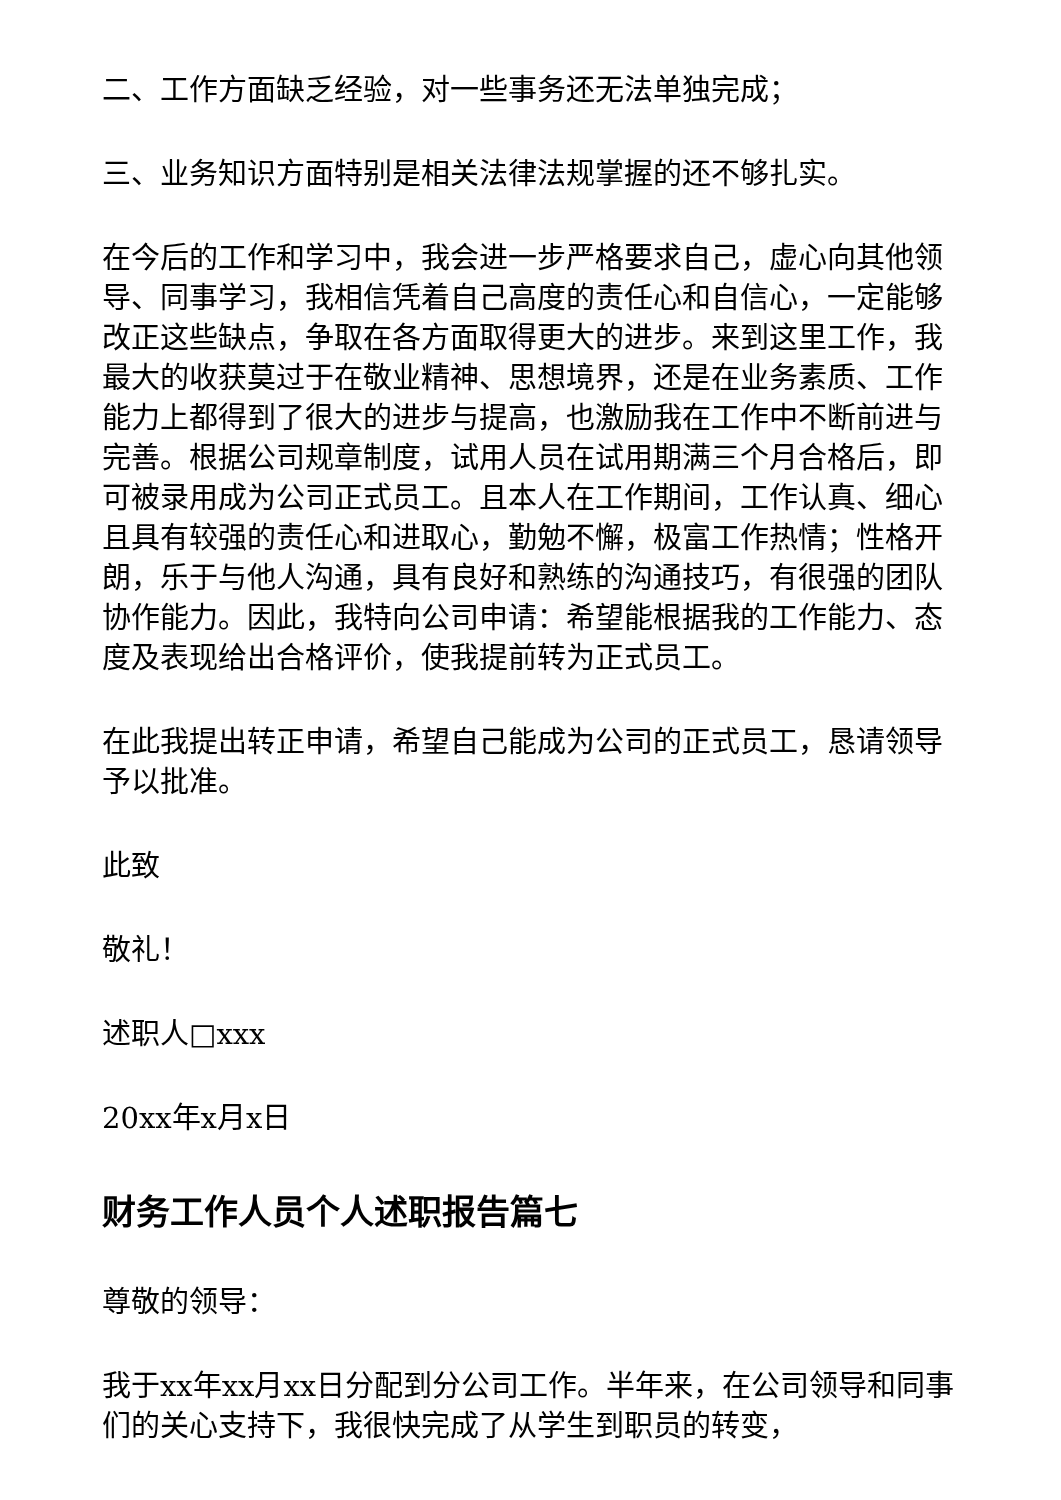二、工作方面缺乏经验，对一些事务还无法单独完成；
三、业务知识方面特别是相关法律法规掌握的还不够扎实。
在今后的工作和学习中，我会进一步严格要求自己，虚心向其他领导、同事学习，我相信凭着自己高度的责任心和自信心，一定能够改正这些缺点，争取在各方面取得更大的进步。来到这里工作，我最大的收获莫过于在敬业精神、思想境界，还是在业务素质、工作能力上都得到了很大的进步与提高，也激励我在工作中不断前进与完善。根据公司规章制度，试用人员在试用期满三个月合格后，即可被录用成为公司正式员工。且本人在工作期间，工作认真、细心且具有较强的责任心和进取心，勤勉不懈，极富工作热情；性格开朗，乐于与他人沟通，具有良好和熟练的沟通技巧，有很强的团队协作能力。因此，我特向公司申请：希望能根据我的工作能力、态度及表现给出合格评价，使我提前转为正式员工。
在此我提出转正申请，希望自己能成为公司的正式员工，恳请领导予以批准。
此致
敬礼！
述职人□xxx
20xx年x月x日
财务工作人员个人述职报告篇七
尊敬的领导：
我于xx年xx月xx日分配到分公司工作。半年来，在公司领导和同事们的关心支持下，我很快完成了从学生到职员的转变，